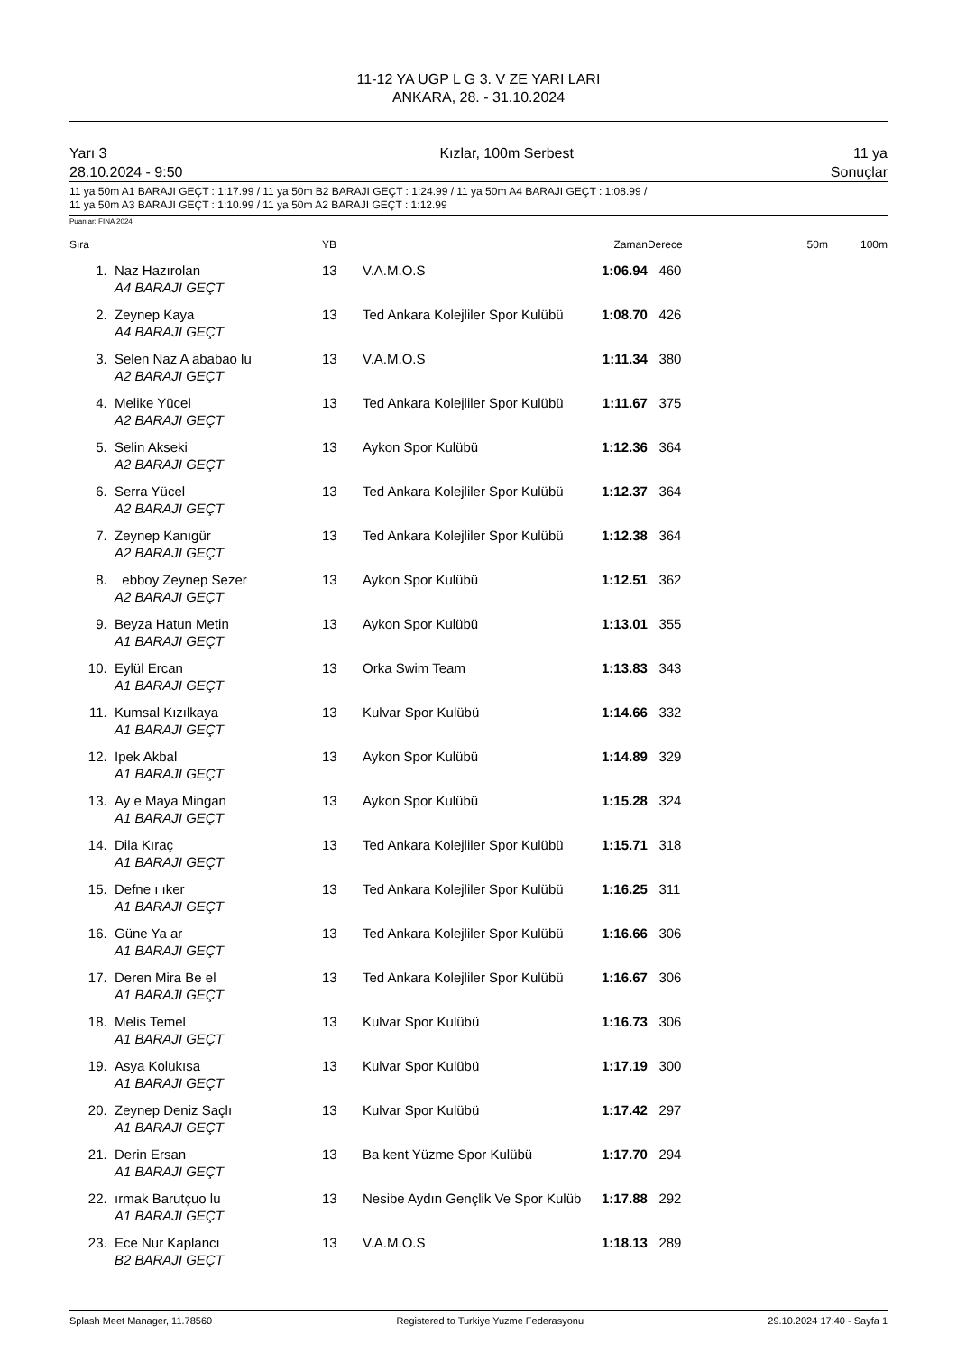11-12 YA UGP L G 3. V ZE YARI LARI
ANKARA, 28. - 31.10.2024
Yarı 3
28.10.2024 - 9:50
Kızlar, 100m Serbest 11 ya
Sonuçlar
11 ya 50m A1 BARAJI GEÇT : 1:17.99 / 11 ya 50m B2 BARAJI GEÇT : 1:24.99 / 11 ya 50m A4 BARAJI GEÇT : 1:08.99 /
11 ya 50m A3 BARAJI GEÇT : 1:10.99 / 11 ya 50m A2 BARAJI GEÇT : 1:12.99
Puanlar: FINA 2024
| Sıra | | YB | | Zaman | Derece | 50m | 100m |
| --- | --- | --- | --- | --- | --- | --- | --- |
| 1. | Naz Hazırolan A4 BARAJI GEÇT | 13 | V.A.M.O.S | 1:06.94 | 460 | | |
| 2. | Zeynep Kaya A4 BARAJI GEÇT | 13 | Ted Ankara Kolejliler Spor Kulübü | 1:08.70 | 426 | | |
| 3. | Selen Naz A ababao lu A2 BARAJI GEÇT | 13 | V.A.M.O.S | 1:11.34 | 380 | | |
| 4. | Melike Yücel A2 BARAJI GEÇT | 13 | Ted Ankara Kolejliler Spor Kulübü | 1:11.67 | 375 | | |
| 5. | Selin Akseki A2 BARAJI GEÇT | 13 | Aykon Spor Kulübü | 1:12.36 | 364 | | |
| 6. | Serra Yücel A2 BARAJI GEÇT | 13 | Ted Ankara Kolejliler Spor Kulübü | 1:12.37 | 364 | | |
| 7. | Zeynep Kanıgür A2 BARAJI GEÇT | 13 | Ted Ankara Kolejliler Spor Kulübü | 1:12.38 | 364 | | |
| 8. | ebboy Zeynep Sezer A2 BARAJI GEÇT | 13 | Aykon Spor Kulübü | 1:12.51 | 362 | | |
| 9. | Beyza Hatun Metin A1 BARAJI GEÇT | 13 | Aykon Spor Kulübü | 1:13.01 | 355 | | |
| 10. | Eylül Ercan A1 BARAJI GEÇT | 13 | Orka Swim Team | 1:13.83 | 343 | | |
| 11. | Kumsal Kızılkaya A1 BARAJI GEÇT | 13 | Kulvar Spor Kulübü | 1:14.66 | 332 | | |
| 12. | Ipek Akbal A1 BARAJI GEÇT | 13 | Aykon Spor Kulübü | 1:14.89 | 329 | | |
| 13. | Ay e Maya Mingan A1 BARAJI GEÇT | 13 | Aykon Spor Kulübü | 1:15.28 | 324 | | |
| 14. | Dila Kıraç A1 BARAJI GEÇT | 13 | Ted Ankara Kolejliler Spor Kulübü | 1:15.71 | 318 | | |
| 15. | Defne ı ıker A1 BARAJI GEÇT | 13 | Ted Ankara Kolejliler Spor Kulübü | 1:16.25 | 311 | | |
| 16. | Güne Ya ar A1 BARAJI GEÇT | 13 | Ted Ankara Kolejliler Spor Kulübü | 1:16.66 | 306 | | |
| 17. | Deren Mira Be el A1 BARAJI GEÇT | 13 | Ted Ankara Kolejliler Spor Kulübü | 1:16.67 | 306 | | |
| 18. | Melis Temel A1 BARAJI GEÇT | 13 | Kulvar Spor Kulübü | 1:16.73 | 306 | | |
| 19. | Asya Kolukısa A1 BARAJI GEÇT | 13 | Kulvar Spor Kulübü | 1:17.19 | 300 | | |
| 20. | Zeynep Deniz Saçlı A1 BARAJI GEÇT | 13 | Kulvar Spor Kulübü | 1:17.42 | 297 | | |
| 21. | Derin Ersan A1 BARAJI GEÇT | 13 | Ba kent Yüzme Spor Kulübü | 1:17.70 | 294 | | |
| 22. | ırmak Barutçuo lu A1 BARAJI GEÇT | 13 | Nesibe Aydın Gençlik Ve Spor Kulüb | 1:17.88 | 292 | | |
| 23. | Ece Nur Kaplancı B2 BARAJI GEÇT | 13 | V.A.M.O.S | 1:18.13 | 289 | | |
Splash Meet Manager, 11.78560 Registered to Turkiye Yuzme Federasyonu 29.10.2024 17:40 - Sayfa 1